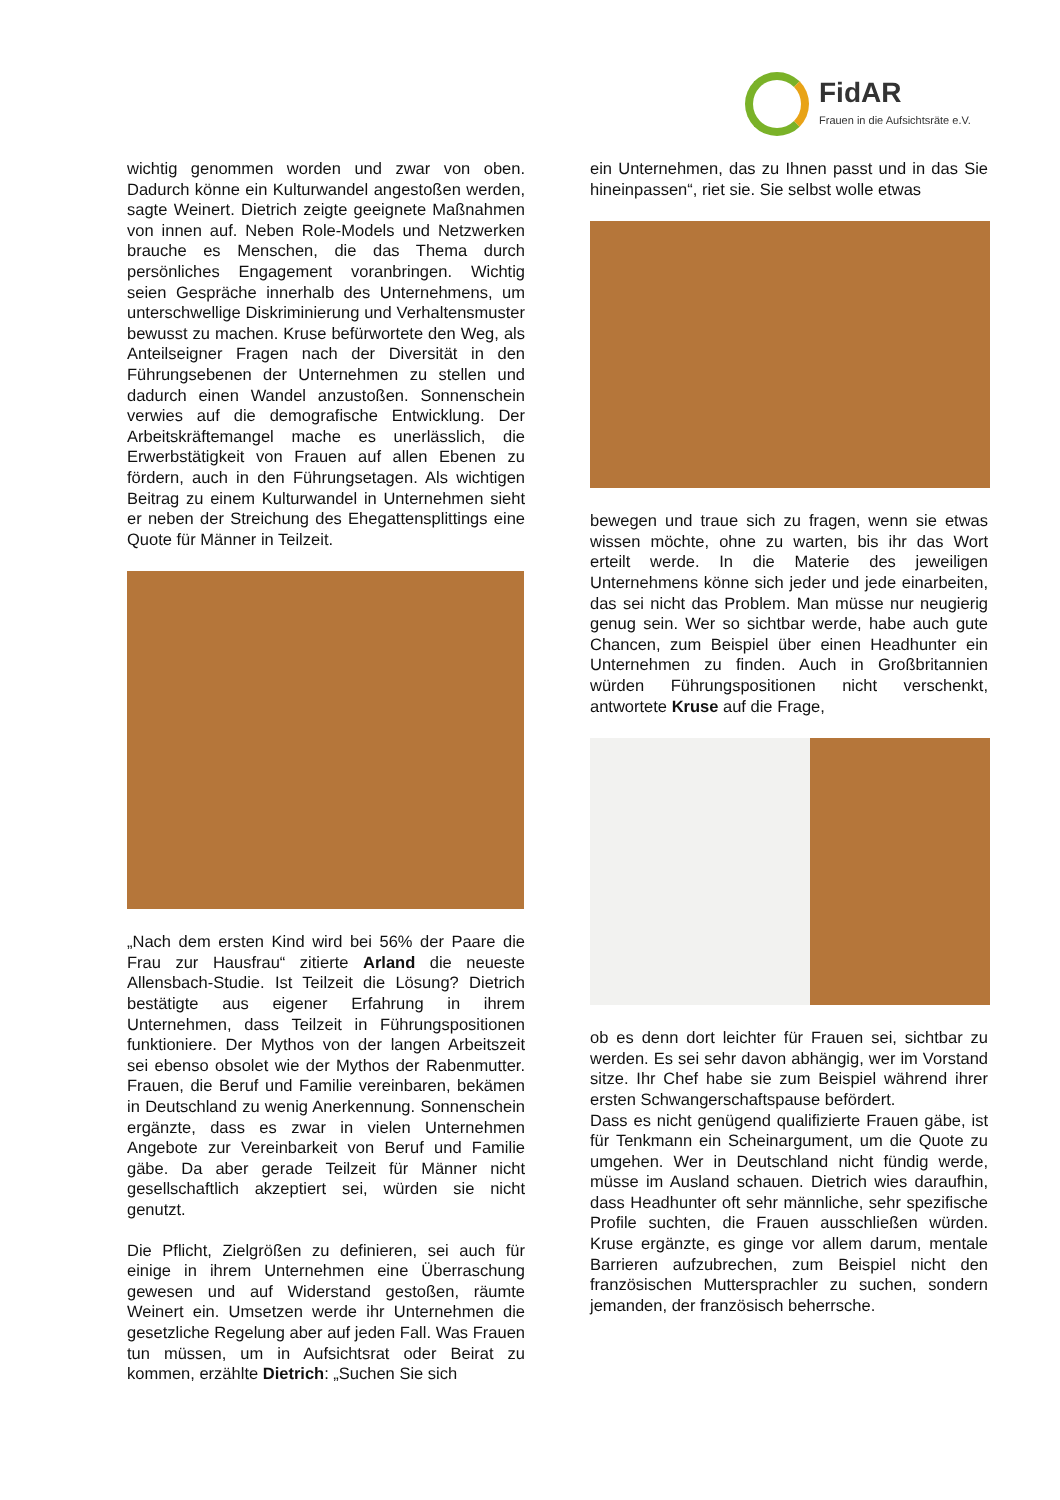FidAR
Frauen in die Aufsichtsräte e.V.
wichtig genommen worden und zwar von oben. Dadurch könne ein Kulturwandel angestoßen werden, sagte Weinert. Dietrich zeigte geeignete Maßnahmen von innen auf. Neben Role-Models und Netzwerken brauche es Menschen, die das Thema durch persönliches Engagement voran­bringen. Wichtig seien Gespräche innerhalb des Unternehmens, um unterschwellige Diskriminie­rung und Verhaltensmuster bewusst zu machen. Kruse befürwortete den Weg, als Anteilseigner Fragen nach der Diversität in den Führungsebe­nen der Unternehmen zu stellen und dadurch einen Wandel anzustoßen. Sonnenschein verwies auf die demografische Entwicklung. Der Arbeits­kräftemangel mache es unerlässlich, die Erwerbs­tätigkeit von Frauen auf allen Ebenen zu fördern, auch in den Führungsetagen. Als wichtigen Bei­trag zu einem Kulturwandel in Unternehmen sieht er neben der Streichung des Ehegattensplittings eine Quote für Männer in Teilzeit.
„Nach dem ersten Kind wird bei 56% der Paare die Frau zur Hausfrau“ zitierte Arland die neueste Allensbach-Studie. Ist Teilzeit die Lösung? Diet­rich bestätigte aus eigener Erfahrung in ihrem Unternehmen, dass Teilzeit in Führungspositionen funktioniere. Der Mythos von der langen Arbeits­zeit sei ebenso obsolet wie der Mythos der Ra­benmutter. Frauen, die Beruf und Familie verein­baren, bekämen in Deutschland zu wenig Aner­kennung. Sonnenschein ergänzte, dass es zwar in vielen Unternehmen Angebote zur Vereinbar­keit von Beruf und Familie gäbe. Da aber gerade Teilzeit für Männer nicht gesellschaftlich akzep­tiert sei, würden sie nicht genutzt.
Die Pflicht, Zielgrößen zu definieren, sei auch für einige in ihrem Unternehmen eine Überraschung gewesen und auf Widerstand gestoßen, räumte Weinert ein. Umsetzen werde ihr Unternehmen die gesetzliche Regelung aber auf jeden Fall. Was Frauen tun müssen, um in Aufsichtsrat oder Beirat zu kommen, erzählte Dietrich: „Suchen Sie sich
ein Unternehmen, das zu Ihnen passt und in das Sie hineinpassen“, riet sie. Sie selbst wolle etwas
bewegen und traue sich zu fragen, wenn sie et­was wissen möchte, ohne zu warten, bis ihr das Wort erteilt werde. In die Materie des jeweiligen Unternehmens könne sich jeder und jede einar­beiten, das sei nicht das Problem. Man müsse nur neugierig genug sein. Wer so sichtbar werde, habe auch gute Chancen, zum Beispiel über ei­nen Headhunter ein Unternehmen zu finden. Auch in Großbritannien würden Führungspositionen nicht verschenkt, antwortete Kruse auf die Frage,
ob es denn dort leichter für Frauen sei, sichtbar zu werden. Es sei sehr davon abhängig, wer im Vor­stand sitze. Ihr Chef habe sie zum Beispiel wäh­rend ihrer ersten Schwangerschaftspause beför­dert.
Dass es nicht genügend qualifizierte Frauen gäbe, ist für Tenkmann ein Scheinargument, um die Quote zu umgehen. Wer in Deutschland nicht fündig werde, müsse im Ausland schauen. Diet­rich wies daraufhin, dass Headhunter oft sehr männliche, sehr spezifische Profile suchten, die Frauen ausschließen würden. Kruse ergänzte, es ginge vor allem darum, mentale Barrieren aufzu­brechen, zum Beispiel nicht den französischen Muttersprachler zu suchen, sondern jemanden, der französisch beherrsche.